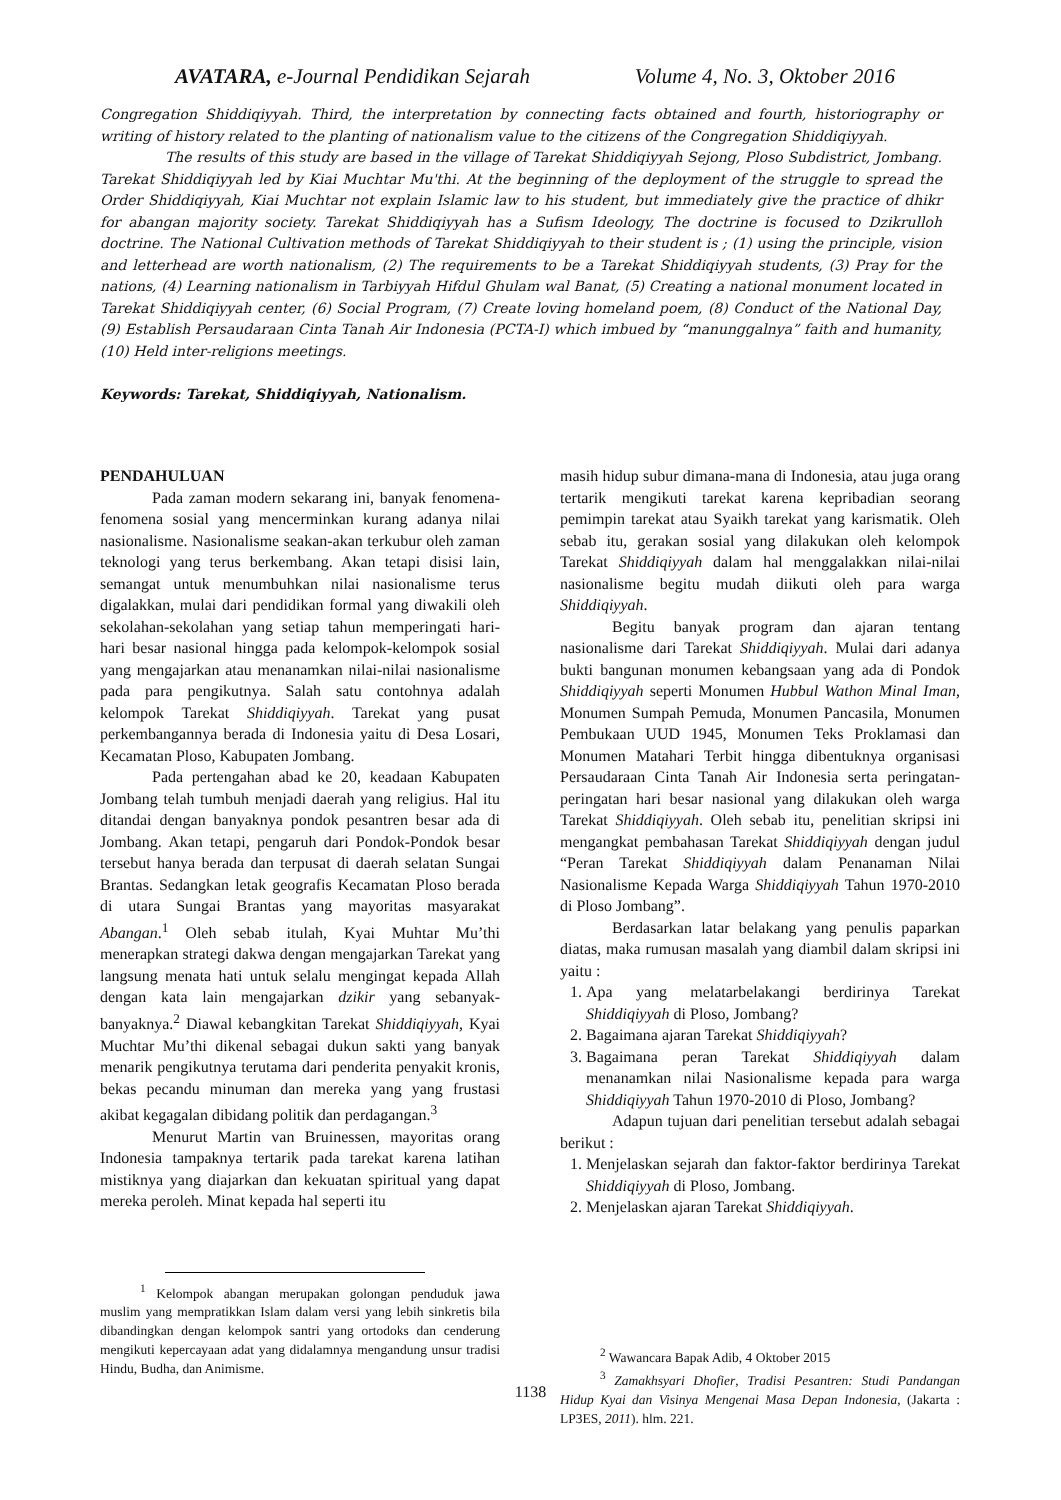AVATARA, e-Journal Pendidikan Sejarah Volume 4, No. 3, Oktober 2016
Congregation Shiddiqiyyah. Third, the interpretation by connecting facts obtained and fourth, historiography or writing of history related to the planting of nationalism value to the citizens of the Congregation Shiddiqiyyah.
The results of this study are based in the village of Tarekat Shiddiqiyyah Sejong, Ploso Subdistrict, Jombang. Tarekat Shiddiqiyyah led by Kiai Muchtar Mu'thi. At the beginning of the deployment of the struggle to spread the Order Shiddiqiyyah, Kiai Muchtar not explain Islamic law to his student, but immediately give the practice of dhikr for abangan majority society. Tarekat Shiddiqiyyah has a Sufism Ideology, The doctrine is focused to Dzikrulloh doctrine. The National Cultivation methods of Tarekat Shiddiqiyyah to their student is ; (1) using the principle, vision and letterhead are worth nationalism, (2) The requirements to be a Tarekat Shiddiqiyyah students, (3) Pray for the nations, (4) Learning nationalism in Tarbiyyah Hifdul Ghulam wal Banat, (5) Creating a national monument located in Tarekat Shiddiqiyyah center, (6) Social Program, (7) Create loving homeland poem, (8) Conduct of the National Day, (9) Establish Persaudaraan Cinta Tanah Air Indonesia (PCTA-I) which imbued by “manunggalnya” faith and humanity, (10) Held inter-religions meetings.
Keywords: Tarekat, Shiddiqiyyah, Nationalism.
PENDAHULUAN
Pada zaman modern sekarang ini, banyak fenomena-fenomena sosial yang mencerminkan kurang adanya nilai nasionalisme. Nasionalisme seakan-akan terkubur oleh zaman teknologi yang terus berkembang. Akan tetapi disisi lain, semangat untuk menumbuhkan nilai nasionalisme terus digalakkan, mulai dari pendidikan formal yang diwakili oleh sekolahan-sekolahan yang setiap tahun memperingati hari-hari besar nasional hingga pada kelompok-kelompok sosial yang mengajarkan atau menanamkan nilai-nilai nasionalisme pada para pengikutnya. Salah satu contohnya adalah kelompok Tarekat Shiddiqiyyah. Tarekat yang pusat perkembangannya berada di Indonesia yaitu di Desa Losari, Kecamatan Ploso, Kabupaten Jombang.
Pada pertengahan abad ke 20, keadaan Kabupaten Jombang telah tumbuh menjadi daerah yang religius. Hal itu ditandai dengan banyaknya pondok pesantren besar ada di Jombang. Akan tetapi, pengaruh dari Pondok-Pondok besar tersebut hanya berada dan terpusat di daerah selatan Sungai Brantas. Sedangkan letak geografis Kecamatan Ploso berada di utara Sungai Brantas yang mayoritas masyarakat Abangan.<sup>1</sup> Oleh sebab itulah, Kyai Muhtar Mu’thi menerapkan strategi dakwa dengan mengajarkan Tarekat yang langsung menata hati untuk selalu mengingat kepada Allah dengan kata lain mengajarkan dzikir yang sebanyak-banyaknya.<sup>2</sup> Diawal kebangkitan Tarekat Shiddiqiyyah, Kyai Muchtar Mu’thi dikenal sebagai dukun sakti yang banyak menarik pengikutnya terutama dari penderita penyakit kronis, bekas pecandu minuman dan mereka yang yang frustasi akibat kegagalan dibidang politik dan perdagangan.<sup>3</sup>
Menurut Martin van Bruinessen, mayoritas orang Indonesia tampaknya tertarik pada tarekat karena latihan mistiknya yang diajarkan dan kekuatan spiritual yang dapat mereka peroleh. Minat kepada hal seperti itu
<sup>1</sup> Kelompok abangan merupakan golongan penduduk jawa muslim yang mempratikkan Islam dalam versi yang lebih sinkretis bila dibandingkan dengan kelompok santri yang ortodoks dan cenderung mengikuti kepercayaan adat yang didalamnya mengandung unsur tradisi Hindu, Budha, dan Animisme.
masih hidup subur dimana-mana di Indonesia, atau juga orang tertarik mengikuti tarekat karena kepribadian seorang pemimpin tarekat atau Syaikh tarekat yang karismatik. Oleh sebab itu, gerakan sosial yang dilakukan oleh kelompok Tarekat Shiddiqiyyah dalam hal menggalakkan nilai-nilai nasionalisme begitu mudah diikuti oleh para warga Shiddiqiyyah.
Begitu banyak program dan ajaran tentang nasionalisme dari Tarekat Shiddiqiyyah. Mulai dari adanya bukti bangunan monumen kebangsaan yang ada di Pondok Shiddiqiyyah seperti Monumen Hubbul Wathon Minal Iman, Monumen Sumpah Pemuda, Monumen Pancasila, Monumen Pembukaan UUD 1945, Monumen Teks Proklamasi dan Monumen Matahari Terbit hingga dibentuknya organisasi Persaudaraan Cinta Tanah Air Indonesia serta peringatan-peringatan hari besar nasional yang dilakukan oleh warga Tarekat Shiddiqiyyah. Oleh sebab itu, penelitian skripsi ini mengangkat pembahasan Tarekat Shiddiqiyyah dengan judul “Peran Tarekat Shiddiqiyyah dalam Penanaman Nilai Nasionalisme Kepada Warga Shiddiqiyyah Tahun 1970-2010 di Ploso Jombang”.
Berdasarkan latar belakang yang penulis paparkan diatas, maka rumusan masalah yang diambil dalam skripsi ini yaitu :
1. Apa yang melatarbelakangi berdirinya Tarekat Shiddiqiyyah di Ploso, Jombang?
2. Bagaimana ajaran Tarekat Shiddiqiyyah?
3. Bagaimana peran Tarekat Shiddiqiyyah dalam menanamkan nilai Nasionalisme kepada para warga Shiddiqiyyah Tahun 1970-2010 di Ploso, Jombang?
Adapun tujuan dari penelitian tersebut adalah sebagai berikut :
1. Menjelaskan sejarah dan faktor-faktor berdirinya Tarekat Shiddiqiyyah di Ploso, Jombang.
2. Menjelaskan ajaran Tarekat Shiddiqiyyah.
<sup>2</sup> Wawancara Bapak Adib, 4 Oktober 2015
<sup>3</sup> Zamakhsyari Dhofier, Tradisi Pesantren: Studi Pandangan Hidup Kyai dan Visinya Mengenai Masa Depan Indonesia, (Jakarta : LP3ES, 2011). hlm. 221.
1138